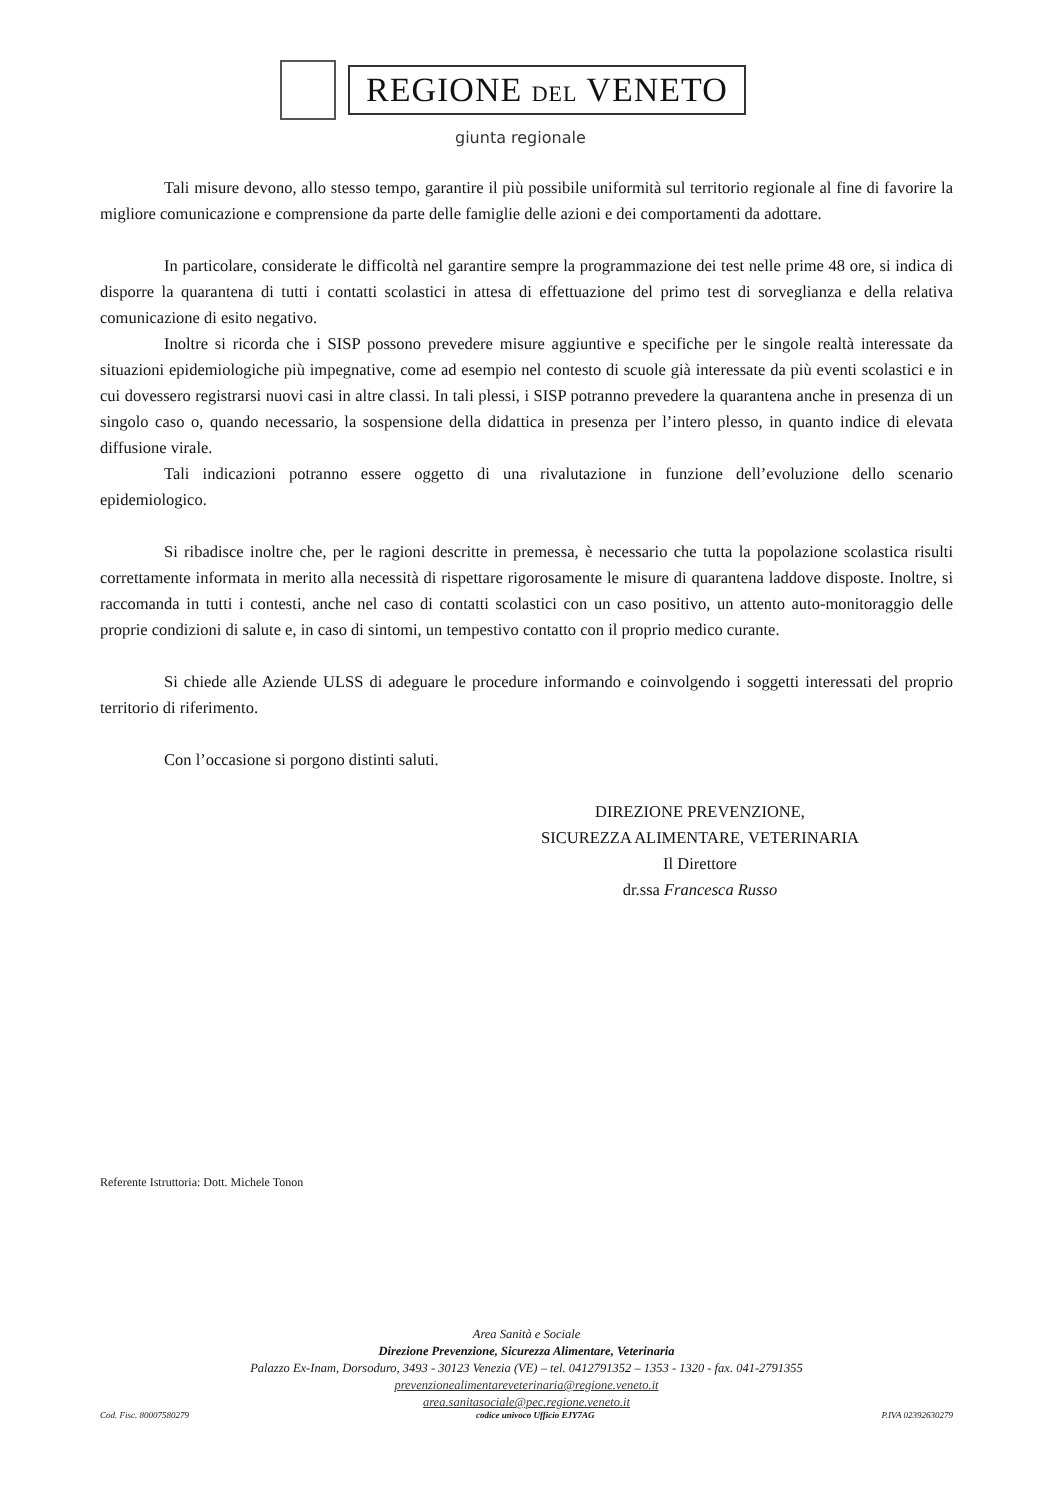REGIONE DEL VENETO
giunta regionale
Tali misure devono, allo stesso tempo, garantire il più possibile uniformità sul territorio regionale al fine di favorire la migliore comunicazione e comprensione da parte delle famiglie delle azioni e dei comportamenti da adottare.
In particolare, considerate le difficoltà nel garantire sempre la programmazione dei test nelle prime 48 ore, si indica di disporre la quarantena di tutti i contatti scolastici in attesa di effettuazione del primo test di sorveglianza e della relativa comunicazione di esito negativo.
Inoltre si ricorda che i SISP possono prevedere misure aggiuntive e specifiche per le singole realtà interessate da situazioni epidemiologiche più impegnative, come ad esempio nel contesto di scuole già interessate da più eventi scolastici e in cui dovessero registrarsi nuovi casi in altre classi. In tali plessi, i SISP potranno prevedere la quarantena anche in presenza di un singolo caso o, quando necessario, la sospensione della didattica in presenza per l’intero plesso, in quanto indice di elevata diffusione virale.
Tali indicazioni potranno essere oggetto di una rivalutazione in funzione dell’evoluzione dello scenario epidemiologico.
Si ribadisce inoltre che, per le ragioni descritte in premessa, è necessario che tutta la popolazione scolastica risulti correttamente informata in merito alla necessità di rispettare rigorosamente le misure di quarantena laddove disposte. Inoltre, si raccomanda in tutti i contesti, anche nel caso di contatti scolastici con un caso positivo, un attento auto-monitoraggio delle proprie condizioni di salute e, in caso di sintomi, un tempestivo contatto con il proprio medico curante.
Si chiede alle Aziende ULSS di adeguare le procedure informando e coinvolgendo i soggetti interessati del proprio territorio di riferimento.
Con l’occasione si porgono distinti saluti.
DIREZIONE PREVENZIONE,
SICUREZZA ALIMENTARE, VETERINARIA
Il Direttore
dr.ssa Francesca Russo
Referente Istruttoria: Dott. Michele Tonon
Area Sanità e Sociale
Direzione Prevenzione, Sicurezza Alimentare, Veterinaria
Palazzo Ex-Inam, Dorsoduro, 3493 - 30123 Venezia (VE) – tel. 0412791352 – 1353 - 1320 - fax. 041-2791355
prevenzionealimentareveterinaria@regione.veneto.it
area.sanitasociale@pec.regione.veneto.it
Cod. Fisc. 80007580279 codice univoco Ufficio EJY7AG P.IVA 02392630279